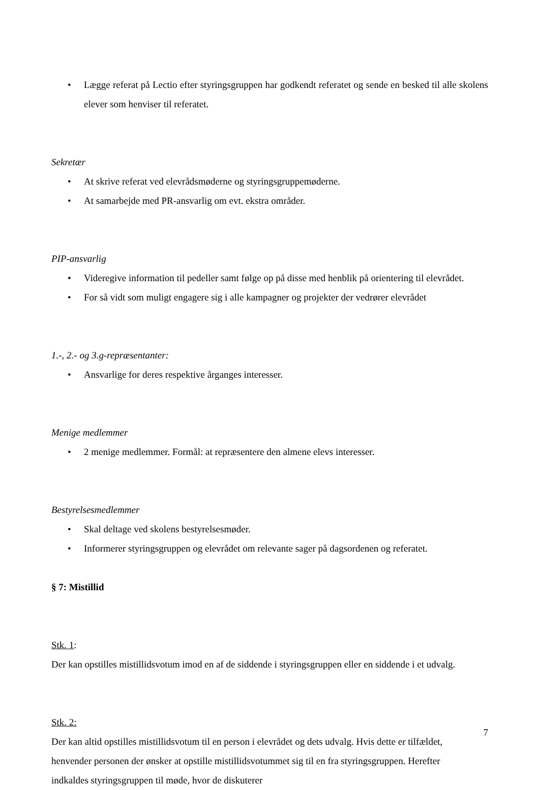• Lægge referat på Lectio efter styringsgruppen har godkendt referatet og sende en besked til alle skolens elever som henviser til referatet.
Sekretær
• At skrive referat ved elevrådsmøderne og styringsgruppemøderne.
• At samarbejde med PR-ansvarlig om evt. ekstra områder.
PIP-ansvarlig
• Videregive information til pedeller samt følge op på disse med henblik på orientering til elevrådet.
• For så vidt som muligt engagere sig i alle kampagner og projekter der vedrører elevrådet
1.-, 2.- og 3.g-repræsentanter:
• Ansvarlige for deres respektive årganges interesser.
Menige medlemmer
• 2 menige medlemmer. Formål: at repræsentere den almene elevs interesser.
Bestyrelsesmedlemmer
• Skal deltage ved skolens bestyrelsesmøder.
• Informerer styringsgruppen og elevrådet om relevante sager på dagsordenen og referatet.
§ 7: Mistillid
Stk. 1:
Der kan opstilles mistillidsvotum imod en af de siddende i styringsgruppen eller en siddende i et udvalg.
Stk. 2:
Der kan altid opstilles mistillidsvotum til en person i elevrådet og dets udvalg. Hvis dette er tilfældet, henvender personen der ønsker at opstille mistillidsvotummet sig til en fra styringsgruppen. Herefter indkaldes styringsgruppen til møde, hvor de diskuterer
7